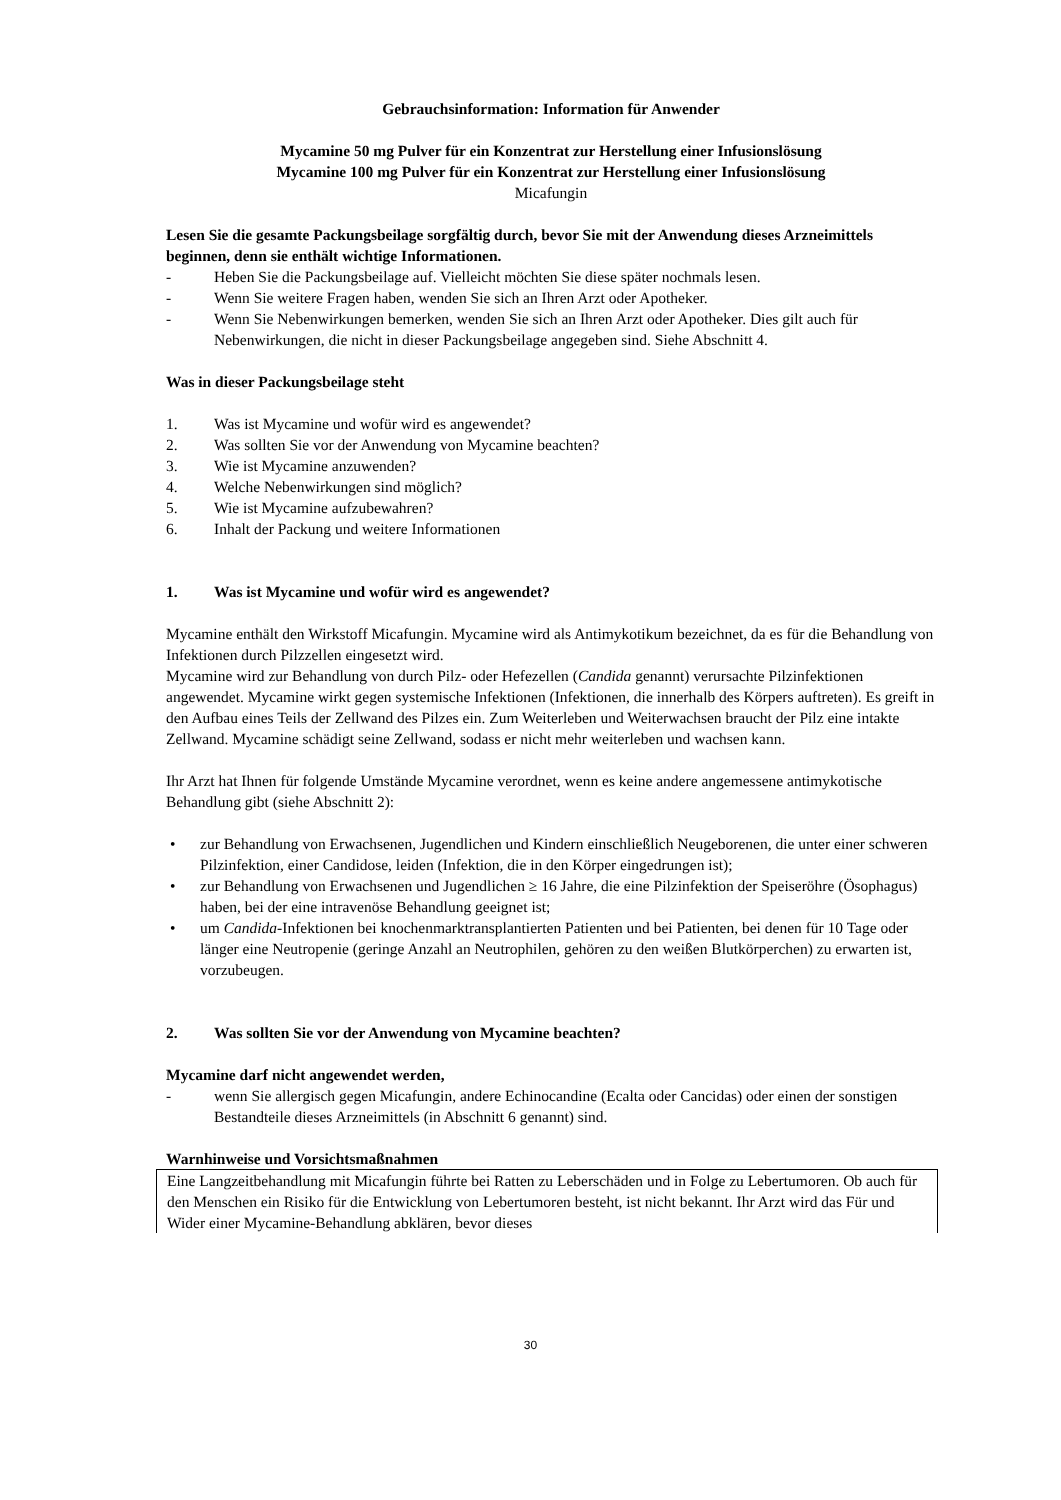Gebrauchsinformation: Information für Anwender
Mycamine 50 mg Pulver für ein Konzentrat zur Herstellung einer Infusionslösung
Mycamine 100 mg Pulver für ein Konzentrat zur Herstellung einer Infusionslösung
Micafungin
Lesen Sie die gesamte Packungsbeilage sorgfältig durch, bevor Sie mit der Anwendung dieses Arzneimittels beginnen, denn sie enthält wichtige Informationen.
- Heben Sie die Packungsbeilage auf. Vielleicht möchten Sie diese später nochmals lesen.
- Wenn Sie weitere Fragen haben, wenden Sie sich an Ihren Arzt oder Apotheker.
- Wenn Sie Nebenwirkungen bemerken, wenden Sie sich an Ihren Arzt oder Apotheker. Dies gilt auch für Nebenwirkungen, die nicht in dieser Packungsbeilage angegeben sind. Siehe Abschnitt 4.
Was in dieser Packungsbeilage steht
1. Was ist Mycamine und wofür wird es angewendet?
2. Was sollten Sie vor der Anwendung von Mycamine beachten?
3. Wie ist Mycamine anzuwenden?
4. Welche Nebenwirkungen sind möglich?
5. Wie ist Mycamine aufzubewahren?
6. Inhalt der Packung und weitere Informationen
1. Was ist Mycamine und wofür wird es angewendet?
Mycamine enthält den Wirkstoff Micafungin. Mycamine wird als Antimykotikum bezeichnet, da es für die Behandlung von Infektionen durch Pilzzellen eingesetzt wird.
Mycamine wird zur Behandlung von durch Pilz- oder Hefezellen (Candida genannt) verursachte Pilzinfektionen angewendet. Mycamine wirkt gegen systemische Infektionen (Infektionen, die innerhalb des Körpers auftreten). Es greift in den Aufbau eines Teils der Zellwand des Pilzes ein. Zum Weiterleben und Weiterwachsen braucht der Pilz eine intakte Zellwand. Mycamine schädigt seine Zellwand, sodass er nicht mehr weiterleben und wachsen kann.
Ihr Arzt hat Ihnen für folgende Umstände Mycamine verordnet, wenn es keine andere angemessene antimykotische Behandlung gibt (siehe Abschnitt 2):
• zur Behandlung von Erwachsenen, Jugendlichen und Kindern einschließlich Neugeborenen, die unter einer schweren Pilzinfektion, einer Candidose, leiden (Infektion, die in den Körper eingedrungen ist);
• zur Behandlung von Erwachsenen und Jugendlichen ≥ 16 Jahre, die eine Pilzinfektion der Speiseröhre (Ösophagus) haben, bei der eine intravenöse Behandlung geeignet ist;
• um Candida-Infektionen bei knochenmarktransplantierten Patienten und bei Patienten, bei denen für 10 Tage oder länger eine Neutropenie (geringe Anzahl an Neutrophilen, gehören zu den weißen Blutkörperchen) zu erwarten ist, vorzubeugen.
2. Was sollten Sie vor der Anwendung von Mycamine beachten?
Mycamine darf nicht angewendet werden,
- wenn Sie allergisch gegen Micafungin, andere Echinocandine (Ecalta oder Cancidas) oder einen der sonstigen Bestandteile dieses Arzneimittels (in Abschnitt 6 genannt) sind.
Warnhinweise und Vorsichtsmaßnahmen
Eine Langzeitbehandlung mit Micafungin führte bei Ratten zu Leberschäden und in Folge zu Lebertumoren. Ob auch für den Menschen ein Risiko für die Entwicklung von Lebertumoren besteht, ist nicht bekannt. Ihr Arzt wird das Für und Wider einer Mycamine-Behandlung abklären, bevor dieses
30